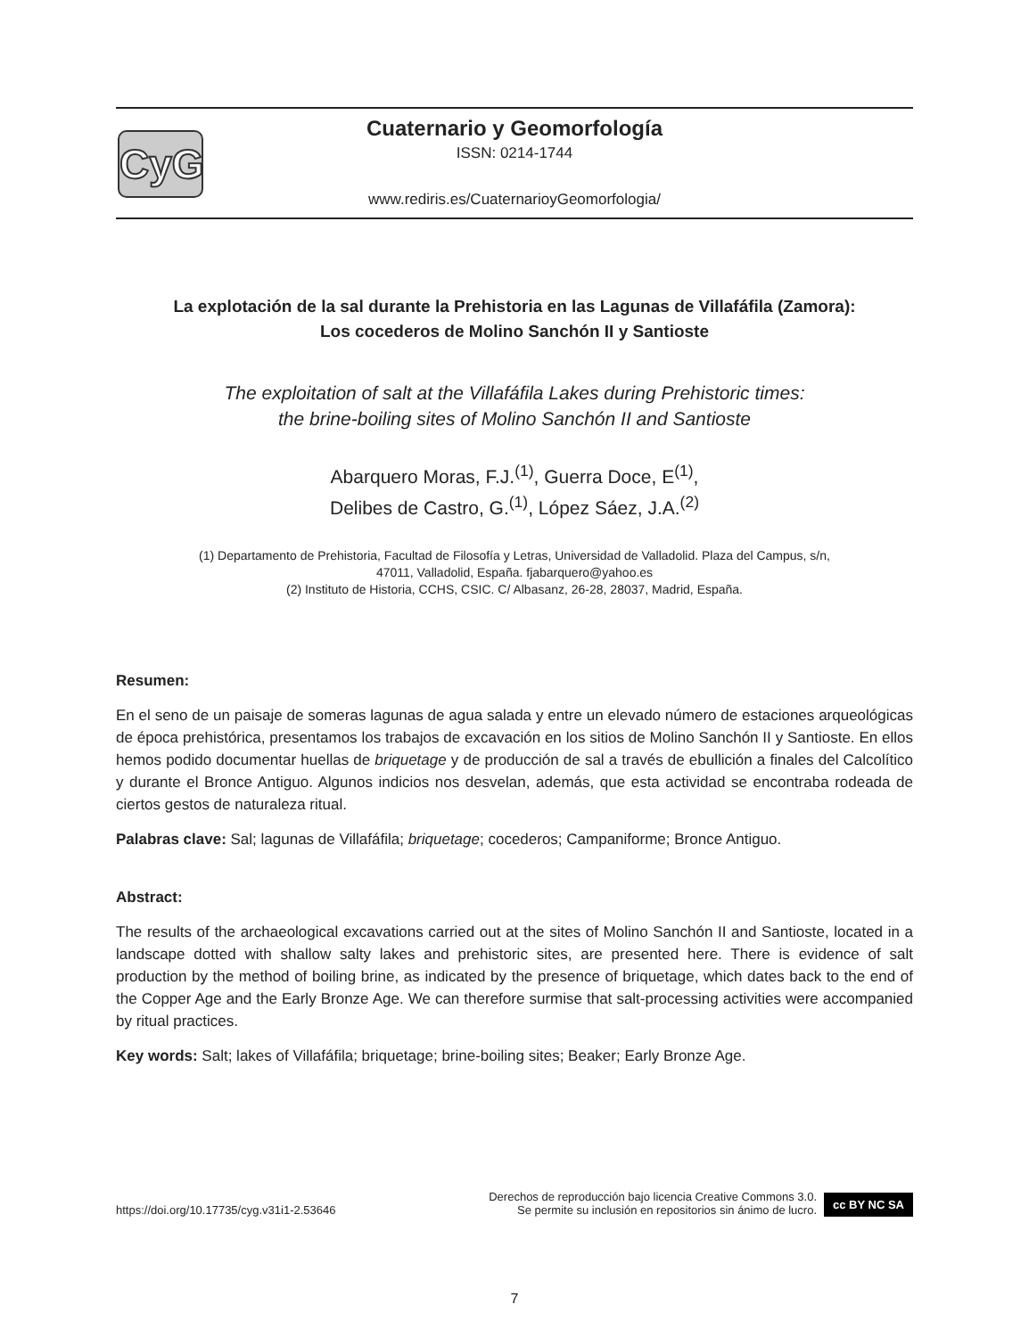CyG
Cuaternario y Geomorfología
ISSN: 0214-1744
www.rediris.es/CuaternarioyGeomorfologia/
La explotación de la sal durante la Prehistoria en las Lagunas de Villafáfila (Zamora):
Los cocederos de Molino Sanchón II y Santioste
The exploitation of salt at the Villafáfila Lakes during Prehistoric times:
the brine-boiling sites of Molino Sanchón II and Santioste
Abarquero Moras, F.J.<sup>(1)</sup>, Guerra Doce, E<sup>(1)</sup>,
Delibes de Castro, G.<sup>(1)</sup>, López Sáez, J.A.<sup>(2)</sup>
(1) Departamento de Prehistoria, Facultad de Filosofía y Letras, Universidad de Valladolid. Plaza del Campus, s/n,
47011, Valladolid, España. fjabarquero@yahoo.es
(2) Instituto de Historia, CCHS, CSIC. C/ Albasanz, 26-28, 28037, Madrid, España.
Resumen:
En el seno de un paisaje de someras lagunas de agua salada y entre un elevado número de estaciones arqueológicas de época prehistórica, presentamos los trabajos de excavación en los sitios de Molino Sanchón II y Santioste. En ellos hemos podido documentar huellas de briquetage y de producción de sal a través de ebullición a finales del Calcolítico y durante el Bronce Antiguo. Algunos indicios nos desvelan, además, que esta actividad se encontraba rodeada de ciertos gestos de naturaleza ritual.
Palabras clave: Sal; lagunas de Villafáfila; briquetage; cocederos; Campaniforme; Bronce Antiguo.
Abstract:
The results of the archaeological excavations carried out at the sites of Molino Sanchón II and Santioste, located in a landscape dotted with shallow salty lakes and prehistoric sites, are presented here. There is evidence of salt production by the method of boiling brine, as indicated by the presence of briquetage, which dates back to the end of the Copper Age and the Early Bronze Age. We can therefore surmise that salt-processing activities were accompanied by ritual practices.
Key words: Salt; lakes of Villafáfila; briquetage; brine-boiling sites; Beaker; Early Bronze Age.
https://doi.org/10.17735/cyg.v31i1-2.53646 Derechos de reproducción bajo licencia Creative Commons 3.0.
Se permite su inclusión en repositorios sin ánimo de lucro. cc BY NC SA
7